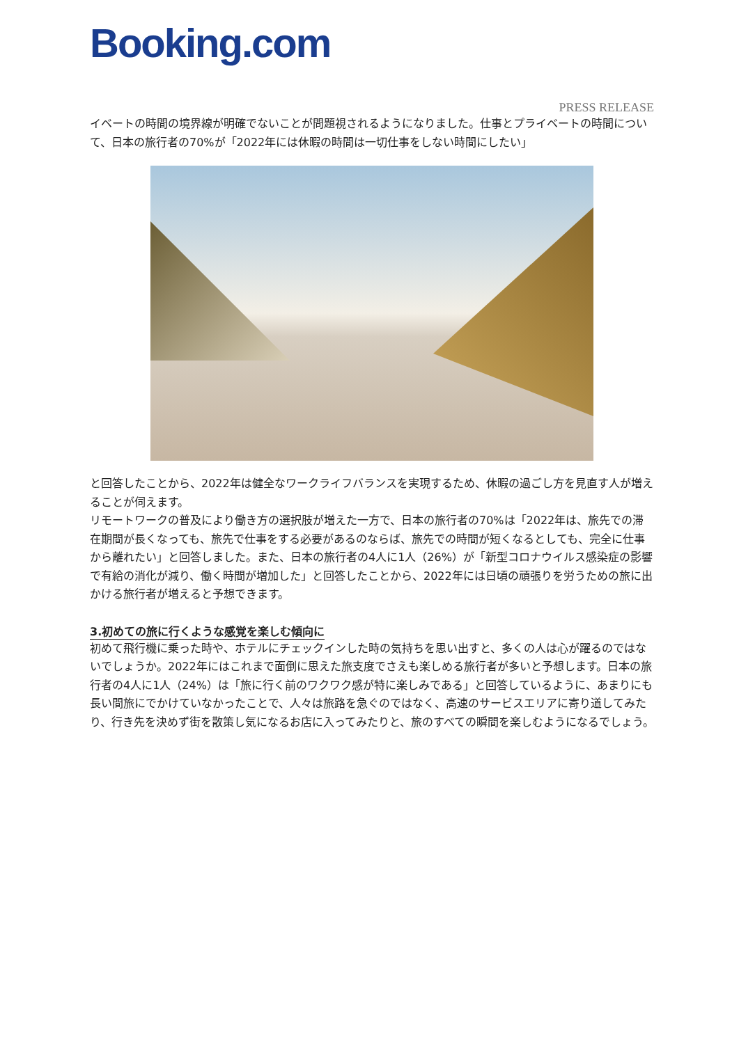Booking.com
PRESS RELEASE
イベートの時間の境界線が明確でないことが問題視されるようになりました。仕事とプライベートの時間について、日本の旅行者の70%が「2022年には休暇の時間は一切仕事をしない時間にしたい」
と回答したことから、2022年は健全なワークライフバランスを実現するため、休暇の過ごし方を見直す人が増えることが伺えます。
リモートワークの普及により働き方の選択肢が増えた一方で、日本の旅行者の70%は「2022年は、旅先での滞在期間が長くなっても、旅先で仕事をする必要があるのならば、旅先での時間が短くなるとしても、完全に仕事から離れたい」と回答しました。また、日本の旅行者の4人に1人（26%）が「新型コロナウイルス感染症の影響で有給の消化が減り、働く時間が増加した」と回答したことから、2022年には日頃の頑張りを労うための旅に出かける旅行者が増えると予想できます。
3.初めての旅に行くような感覚を楽しむ傾向に
初めて飛行機に乗った時や、ホテルにチェックインした時の気持ちを思い出すと、多くの人は心が躍るのではないでしょうか。2022年にはこれまで面倒に思えた旅支度でさえも楽しめる旅行者が多いと予想します。日本の旅行者の4人に1人（24%）は「旅に行く前のワクワク感が特に楽しみである」と回答しているように、あまりにも長い間旅にでかけていなかったことで、人々は旅路を急ぐのではなく、高速のサービスエリアに寄り道してみたり、行き先を決めず街を散策し気になるお店に入ってみたりと、旅のすべての瞬間を楽しむようになるでしょう。